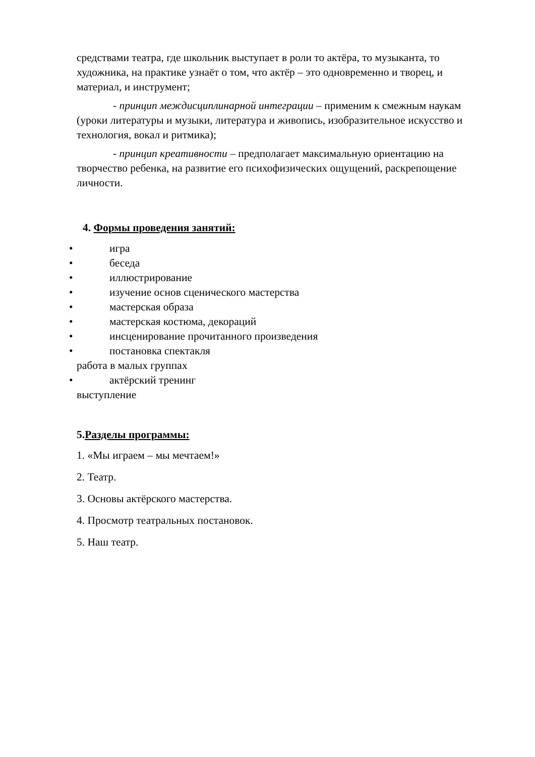средствами театра, где школьник выступает в роли то актёра, то музыканта, то художника, на практике узнаёт о том, что актёр – это одновременно и творец, и материал, и инструмент;
- принцип междисциплинарной интеграции – применим к смежным наукам (уроки литературы и музыки, литература и живопись, изобразительное искусство и технология, вокал и ритмика);
- принцип креативности – предполагает максимальную ориентацию на творчество ребенка, на развитие его психофизических ощущений, раскрепощение личности.
4. Формы проведения занятий:
• игра
• беседа
• иллюстрирование
• изучение основ сценического мастерства
• мастерская образа
• мастерская костюма, декораций
• инсценирование прочитанного произведения
• постановка спектакля
работа в малых группах
• актёрский тренинг
выступление
5.Разделы программы:
1. «Мы играем – мы мечтаем!»
2. Театр.
3. Основы актёрского мастерства.
4. Просмотр театральных постановок.
5. Наш театр.